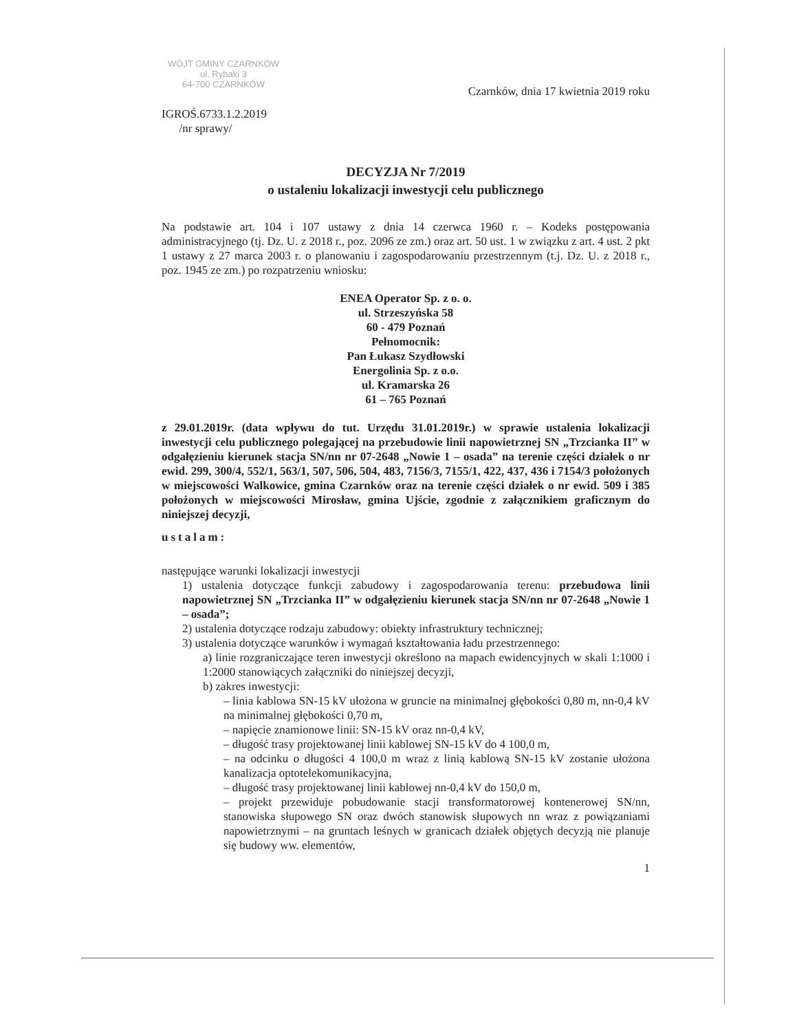WÓJT GMINY CZARNKÓW
ul. Rybaki 3
64-700 CZARNKÓW
Czarnków, dnia 17 kwietnia 2019 roku
IGROŚ.6733.1.2.2019
/nr sprawy/
DECYZJA Nr 7/2019
o ustaleniu lokalizacji inwestycji celu publicznego
Na podstawie art. 104 i 107 ustawy z dnia 14 czerwca 1960 r. – Kodeks postępowania administracyjnego (tj. Dz. U. z 2018 r., poz. 2096 ze zm.) oraz art. 50 ust. 1 w związku z art. 4 ust. 2 pkt 1 ustawy z 27 marca 2003 r. o planowaniu i zagospodarowaniu przestrzennym (t.j. Dz. U. z 2018 r., poz. 1945 ze zm.) po rozpatrzeniu wniosku:
ENEA Operator Sp. z o. o.
ul. Strzeszyńska 58
60 - 479 Poznań
Pełnomocnik:
Pan Łukasz Szydłowski
Energolinia Sp. z o.o.
ul. Kramarska 26
61 – 765 Poznań
z 29.01.2019r. (data wpływu do tut. Urzędu 31.01.2019r.) w sprawie ustalenia lokalizacji inwestycji celu publicznego polegającej na przebudowie linii napowietrznej SN „Trzcianka II” w odgałęzieniu kierunek stacja SN/nn nr 07-2648 „Nowie 1 – osada” na terenie części działek o nr ewid. 299, 300/4, 552/1, 563/1, 507, 506, 504, 483, 7156/3, 7155/1, 422, 437, 436 i 7154/3 położonych w miejscowości Walkowice, gmina Czarnków oraz na terenie części działek o nr ewid. 509 i 385 położonych w miejscowości Mirosław, gmina Ujście, zgodnie z załącznikiem graficznym do niniejszej decyzji,
ustalam:
następujące warunki lokalizacji inwestycji
1) ustalenia dotyczące funkcji zabudowy i zagospodarowania terenu: przebudowa linii napowietrznej SN „Trzcianka II” w odgałęzieniu kierunek stacja SN/nn nr 07-2648 „Nowie 1 – osada”;
2) ustalenia dotyczące rodzaju zabudowy: obiekty infrastruktury technicznej;
3) ustalenia dotyczące warunków i wymagań kształtowania ładu przestrzennego:
a) linie rozgraniczające teren inwestycji określono na mapach ewidencyjnych w skali 1:1000 i 1:2000 stanowiących załączniki do niniejszej decyzji,
b) zakres inwestycji:
– linia kablowa SN-15 kV ułożona w gruncie na minimalnej głębokości 0,80 m, nn-0,4 kV na minimalnej głębokości 0,70 m,
– napięcie znamionowe linii: SN-15 kV oraz nn-0,4 kV,
– długość trasy projektowanej linii kablowej SN-15 kV do 4 100,0 m,
– na odcinku o długości 4 100,0 m wraz z linią kablową SN-15 kV zostanie ułożona kanalizacja optotelekomunikacyjna,
– długość trasy projektowanej linii kablowej nn-0,4 kV do 150,0 m,
– projekt przewiduje pobudowanie stacji transformatorowej kontenerowej SN/nn, stanowiska słupowego SN oraz dwóch stanowisk słupowych nn wraz z powiązaniami napowietrznymi – na gruntach leśnych w granicach działek objętych decyzją nie planuje się budowy ww. elementów,
1